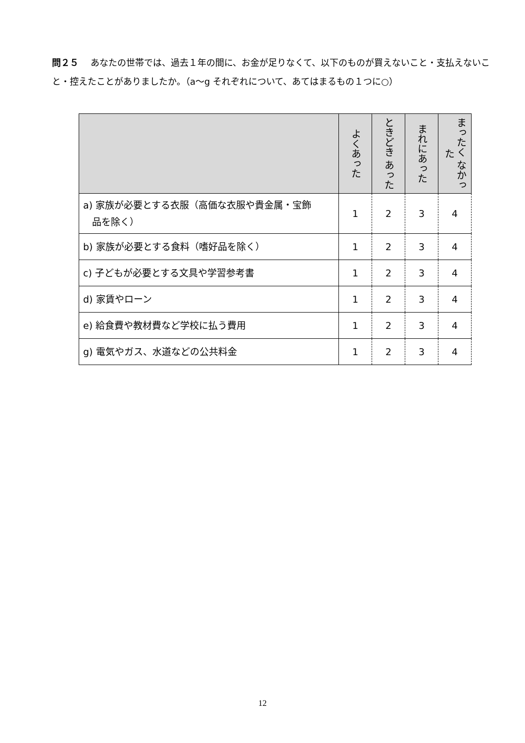問２５ あなたの世帯では、過去１年の間に、お金が足りなくて、以下のものが買えないこと・支払えないこと・控えたことがありましたか。（a～g それぞれについて、あてはまるもの１つに○）
| | よくあった | ときどき あった | まれにあった | まったく なかった |
| --- | --- | --- | --- | --- |
| a) 家族が必要とする衣服（高価な衣服や貴金属・宝飾 品を除く） | 1 | 2 | 3 | 4 |
| b) 家族が必要とする食料（嗜好品を除く） | 1 | 2 | 3 | 4 |
| c) 子どもが必要とする文具や学習参考書 | 1 | 2 | 3 | 4 |
| d) 家賃やローン | 1 | 2 | 3 | 4 |
| e) 給食費や教材費など学校に払う費用 | 1 | 2 | 3 | 4 |
| g) 電気やガス、水道などの公共料金 | 1 | 2 | 3 | 4 |
12